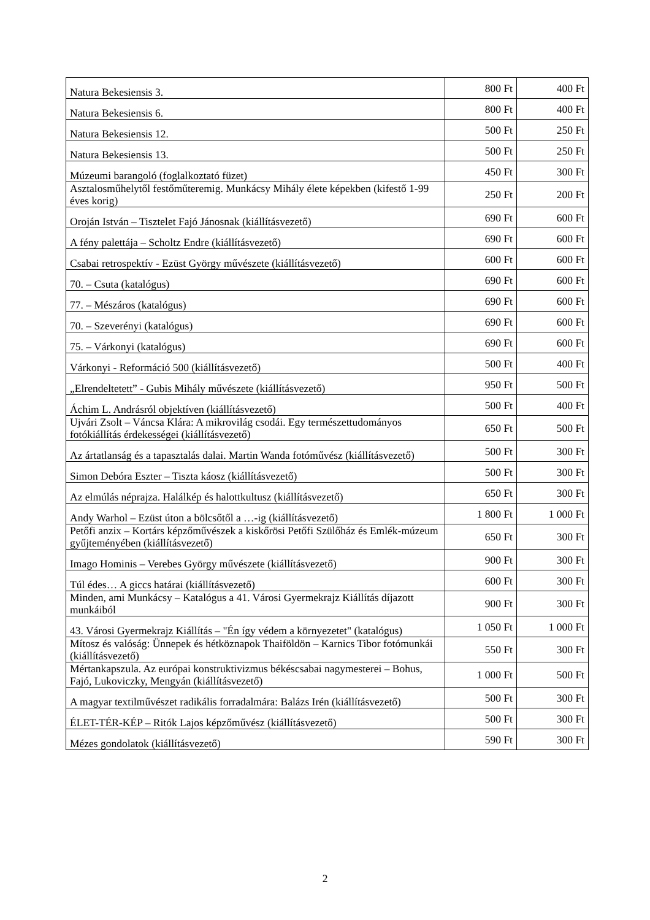| Natura Bekesiensis 3. | 800 Ft | 400 Ft |
| Natura Bekesiensis 6. | 800 Ft | 400 Ft |
| Natura Bekesiensis 12. | 500 Ft | 250 Ft |
| Natura Bekesiensis 13. | 500 Ft | 250 Ft |
| Múzeumi barangoló (foglalkoztató füzet) | 450 Ft | 300 Ft |
| Asztalosműhelytől festőműteremig. Munkácsy Mihály élete képekben (kifestő 1-99 éves korig) | 250 Ft | 200 Ft |
| Oroján István – Tisztelet Fajó Jánosnak (kiállításvezető) | 690 Ft | 600 Ft |
| A fény palettája – Scholtz Endre (kiállításvezető) | 690 Ft | 600 Ft |
| Csabai retrospektív - Ezüst György művészete (kiállításvezető) | 600 Ft | 600 Ft |
| 70. – Csuta (katalógus) | 690 Ft | 600 Ft |
| 77. – Mészáros (katalógus) | 690 Ft | 600 Ft |
| 70. – Szeverényi (katalógus) | 690 Ft | 600 Ft |
| 75. – Várkonyi (katalógus) | 690 Ft | 600 Ft |
| Várkonyi - Reformáció 500 (kiállításvezető) | 500 Ft | 400 Ft |
| „Elrendeltetett” - Gubis Mihály művészete (kiállításvezető) | 950 Ft | 500 Ft |
| Áchim L. Andrásról objektíven (kiállításvezető) | 500 Ft | 400 Ft |
| Ujvári Zsolt – Váncsa Klára: A mikrovilág csodái. Egy természettudományos fotókiállítás érdekességei (kiállításvezető) | 650 Ft | 500 Ft |
| Az ártatlanság és a tapasztalás dalai. Martin Wanda fotóművész (kiállításvezető) | 500 Ft | 300 Ft |
| Simon Debóra Eszter – Tiszta káosz (kiállításvezető) | 500 Ft | 300 Ft |
| Az elmúlás néprajza. Halálkép és halottkultusz (kiállításvezető) | 650 Ft | 300 Ft |
| Andy Warhol – Ezüst úton a bölcsőtől a …-ig (kiállításvezető) | 1 800 Ft | 1 000 Ft |
| Petőfi anzix – Kortárs képzőművészek a kiskőrösi Petőfi Szülőház és Emlék-múzeum gyűjteményében (kiállításvezető) | 650 Ft | 300 Ft |
| Imago Hominis – Verebes György művészete (kiállításvezető) | 900 Ft | 300 Ft |
| Túl édes… A giccs határai (kiállításvezető) | 600 Ft | 300 Ft |
| Minden, ami Munkácsy – Katalógus a 41. Városi Gyermekrajz Kiállítás díjazott munkáiból | 900 Ft | 300 Ft |
| 43. Városi Gyermekrajz Kiállítás – "Én így védem a környezetet" (katalógus) | 1 050 Ft | 1 000 Ft |
| Mítosz és valóság: Ünnepek és hétköznapok Thaiföldön – Karnics Tibor fotómunkái (kiállításvezető) | 550 Ft | 300 Ft |
| Mértankapszula. Az európai konstruktivizmus békéscsabai nagymesterei – Bohus, Fajó, Lukoviczky, Mengyán (kiállításvezető) | 1 000 Ft | 500 Ft |
| A magyar textilművészet radikális forradalmára: Balázs Irén (kiállításvezető) | 500 Ft | 300 Ft |
| ÉLET-TÉR-KÉP – Ritók Lajos képzőművész (kiállításvezető) | 500 Ft | 300 Ft |
| Mézes gondolatok (kiállításvezető) | 590 Ft | 300 Ft |
2